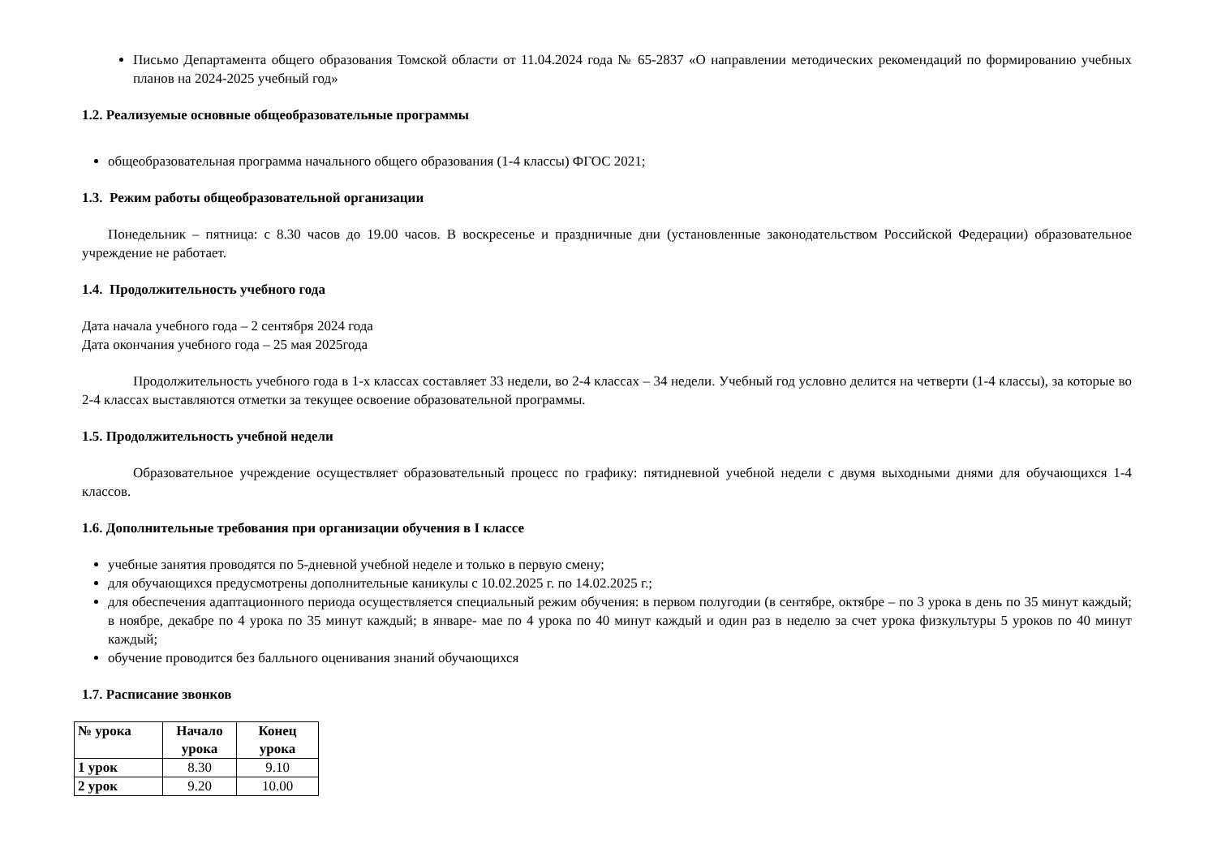Письмо Департамента общего образования Томской области от 11.04.2024 года № 65-2837 «О направлении методических рекомендаций по формированию учебных планов на 2024-2025 учебный год»
1.2. Реализуемые основные общеобразовательные программы
общеобразовательная программа начального общего образования (1-4 классы) ФГОС 2021;
1.3. Режим работы общеобразовательной организации
Понедельник – пятница: с 8.30 часов до 19.00 часов. В воскресенье и праздничные дни (установленные законодательством Российской Федерации) образовательное учреждение не работает.
1.4. Продолжительность учебного года
Дата начала учебного года – 2 сентября 2024 года
Дата окончания учебного года – 25 мая 2025года
Продолжительность учебного года в 1-х классах составляет 33 недели, во 2-4 классах – 34 недели. Учебный год условно делится на четверти (1-4 классы), за которые во 2-4 классах выставляются отметки за текущее освоение образовательной программы.
1.5. Продолжительность учебной недели
Образовательное учреждение осуществляет образовательный процесс по графику: пятидневной учебной недели с двумя выходными днями для обучающихся 1-4 классов.
1.6. Дополнительные требования при организации обучения в I классе
учебные занятия проводятся по 5-дневной учебной неделе и только в первую смену;
для обучающихся предусмотрены дополнительные каникулы с 10.02.2025 г. по 14.02.2025 г.;
для обеспечения адаптационного периода осуществляется специальный режим обучения: в первом полугодии (в сентябре, октябре – по 3 урока в день по 35 минут каждый; в ноябре, декабре по 4 урока по 35 минут каждый; в январе- мае по 4 урока по 40 минут каждый и один раз в неделю за счет урока физкультуры 5 уроков по 40 минут каждый;
обучение проводится без балльного оценивания знаний обучающихся
1.7. Расписание звонков
| № урока | Начало урока | Конец урока |
| --- | --- | --- |
| 1 урок | 8.30 | 9.10 |
| 2 урок | 9.20 | 10.00 |